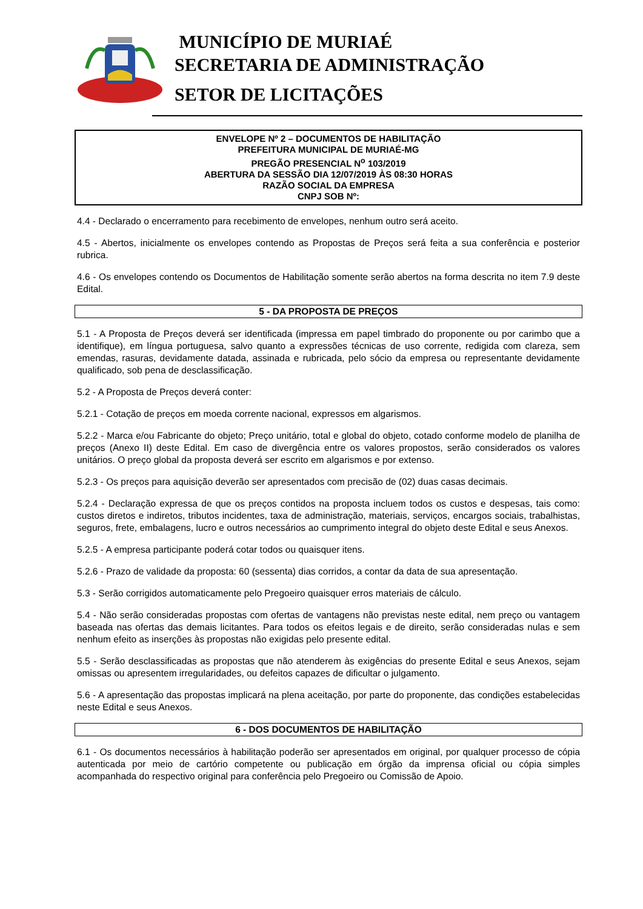MUNICÍPIO DE MURIAÉ
SECRETARIA DE ADMINISTRAÇÃO
SETOR DE LICITAÇÕES
ENVELOPE Nº 2 – DOCUMENTOS DE HABILITAÇÃO
PREFEITURA MUNICIPAL DE MURIAÉ-MG
PREGÃO PRESENCIAL N<sup>o</sup> 103/2019
ABERTURA DA SESSÃO DIA 12/07/2019 ÀS 08:30 HORAS
RAZÃO SOCIAL DA EMPRESA
CNPJ SOB Nº:
4.4 - Declarado o encerramento para recebimento de envelopes, nenhum outro será aceito.
4.5 - Abertos, inicialmente os envelopes contendo as Propostas de Preços será feita a sua conferência e posterior rubrica.
4.6 - Os envelopes contendo os Documentos de Habilitação somente serão abertos na forma descrita no item 7.9 deste Edital.
5 - DA PROPOSTA DE PREÇOS
5.1 - A Proposta de Preços deverá ser identificada (impressa em papel timbrado do proponente ou por carimbo que a identifique), em língua portuguesa, salvo quanto a expressões técnicas de uso corrente, redigida com clareza, sem emendas, rasuras, devidamente datada, assinada e rubricada, pelo sócio da empresa ou representante devidamente qualificado, sob pena de desclassificação.
5.2 - A Proposta de Preços deverá conter:
5.2.1 - Cotação de preços em moeda corrente nacional, expressos em algarismos.
5.2.2 - Marca e/ou Fabricante do objeto; Preço unitário, total e global do objeto, cotado conforme modelo de planilha de preços (Anexo II) deste Edital. Em caso de divergência entre os valores propostos, serão considerados os valores unitários. O preço global da proposta deverá ser escrito em algarismos e por extenso.
5.2.3 - Os preços para aquisição deverão ser apresentados com precisão de (02) duas casas decimais.
5.2.4 - Declaração expressa de que os preços contidos na proposta incluem todos os custos e despesas, tais como: custos diretos e indiretos, tributos incidentes, taxa de administração, materiais, serviços, encargos sociais, trabalhistas, seguros, frete, embalagens, lucro e outros necessários ao cumprimento integral do objeto deste Edital e seus Anexos.
5.2.5 - A empresa participante poderá cotar todos ou quaisquer itens.
5.2.6 - Prazo de validade da proposta: 60 (sessenta) dias corridos, a contar da data de sua apresentação.
5.3 - Serão corrigidos automaticamente pelo Pregoeiro quaisquer erros materiais de cálculo.
5.4 - Não serão consideradas propostas com ofertas de vantagens não previstas neste edital, nem preço ou vantagem baseada nas ofertas das demais licitantes. Para todos os efeitos legais e de direito, serão consideradas nulas e sem nenhum efeito as inserções às propostas não exigidas pelo presente edital.
5.5 - Serão desclassificadas as propostas que não atenderem às exigências do presente Edital e seus Anexos, sejam omissas ou apresentem irregularidades, ou defeitos capazes de dificultar o julgamento.
5.6 - A apresentação das propostas implicará na plena aceitação, por parte do proponente, das condições estabelecidas neste Edital e seus Anexos.
6 - DOS DOCUMENTOS DE HABILITAÇÃO
6.1 - Os documentos necessários à habilitação poderão ser apresentados em original, por qualquer processo de cópia autenticada por meio de cartório competente ou publicação em órgão da imprensa oficial ou cópia simples acompanhada do respectivo original para conferência pelo Pregoeiro ou Comissão de Apoio.